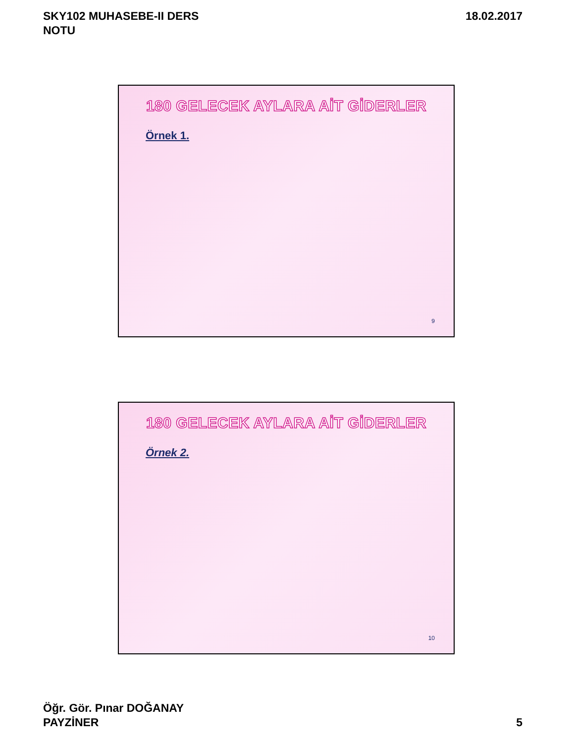SKY102 MUHASEBE-II DERS
NOTU
18.02.2017
180 GELECEK AYLARA AİT GİDERLER
Örnek 1.
9
180 GELECEK AYLARA AİT GİDERLER
Örnek 2.
10
Öğr. Gör. Pınar DOĞANAY
PAYZİNER
5